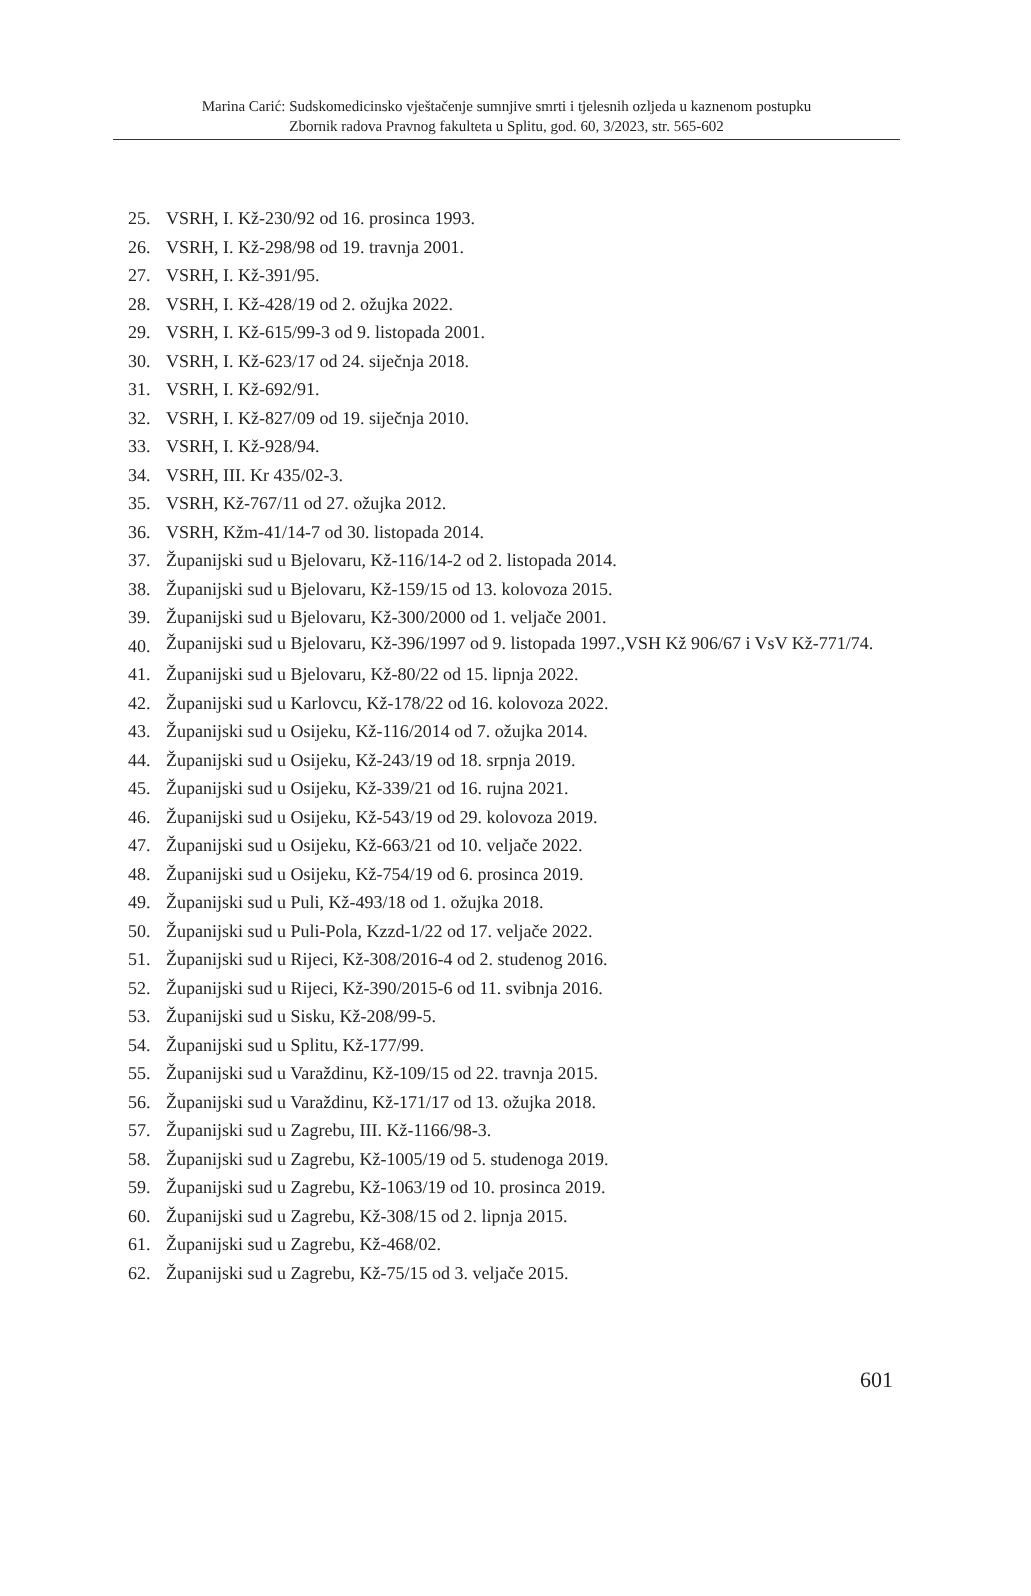Marina Carić: Sudskomedicinsko vještačenje sumnjive smrti i tjelesnih ozljeda u kaznenom postupku
Zbornik radova Pravnog fakulteta u Splitu, god. 60, 3/2023, str. 565-602
25. VSRH, I. Kž-230/92 od 16. prosinca 1993.
26. VSRH, I. Kž-298/98 od 19. travnja 2001.
27. VSRH, I. Kž-391/95.
28. VSRH, I. Kž-428/19 od 2. ožujka 2022.
29. VSRH, I. Kž-615/99-3 od 9. listopada 2001.
30. VSRH, I. Kž-623/17 od 24. siječnja 2018.
31. VSRH, I. Kž-692/91.
32. VSRH, I. Kž-827/09 od 19. siječnja 2010.
33. VSRH, I. Kž-928/94.
34. VSRH, III. Kr 435/02-3.
35. VSRH, Kž-767/11 od 27. ožujka 2012.
36. VSRH, Kžm-41/14-7 od 30. listopada 2014.
37. Županijski sud u Bjelovaru, Kž-116/14-2 od 2. listopada 2014.
38. Županijski sud u Bjelovaru, Kž-159/15 od 13. kolovoza 2015.
39. Županijski sud u Bjelovaru, Kž-300/2000 od 1. veljače 2001.
40. Županijski sud u Bjelovaru, Kž-396/1997 od 9. listopada 1997.,VSH Kž 906/67 i VsV Kž-771/74.
41. Županijski sud u Bjelovaru, Kž-80/22 od 15. lipnja 2022.
42. Županijski sud u Karlovcu, Kž-178/22 od 16. kolovoza 2022.
43. Županijski sud u Osijeku, Kž-116/2014 od 7. ožujka 2014.
44. Županijski sud u Osijeku, Kž-243/19 od 18. srpnja 2019.
45. Županijski sud u Osijeku, Kž-339/21 od 16. rujna 2021.
46. Županijski sud u Osijeku, Kž-543/19 od 29. kolovoza 2019.
47. Županijski sud u Osijeku, Kž-663/21 od 10. veljače 2022.
48. Županijski sud u Osijeku, Kž-754/19 od 6. prosinca 2019.
49. Županijski sud u Puli, Kž-493/18 od 1. ožujka 2018.
50. Županijski sud u Puli-Pola, Kzzd-1/22 od 17. veljače 2022.
51. Županijski sud u Rijeci, Kž-308/2016-4 od 2. studenog 2016.
52. Županijski sud u Rijeci, Kž-390/2015-6 od 11. svibnja 2016.
53. Županijski sud u Sisku, Kž-208/99-5.
54. Županijski sud u Splitu, Kž-177/99.
55. Županijski sud u Varaždinu, Kž-109/15 od 22. travnja 2015.
56. Županijski sud u Varaždinu, Kž-171/17 od 13. ožujka 2018.
57. Županijski sud u Zagrebu, III. Kž-1166/98-3.
58. Županijski sud u Zagrebu, Kž-1005/19 od 5. studenoga 2019.
59. Županijski sud u Zagrebu, Kž-1063/19 od 10. prosinca 2019.
60. Županijski sud u Zagrebu, Kž-308/15 od 2. lipnja 2015.
61. Županijski sud u Zagrebu, Kž-468/02.
62. Županijski sud u Zagrebu, Kž-75/15 od 3. veljače 2015.
601